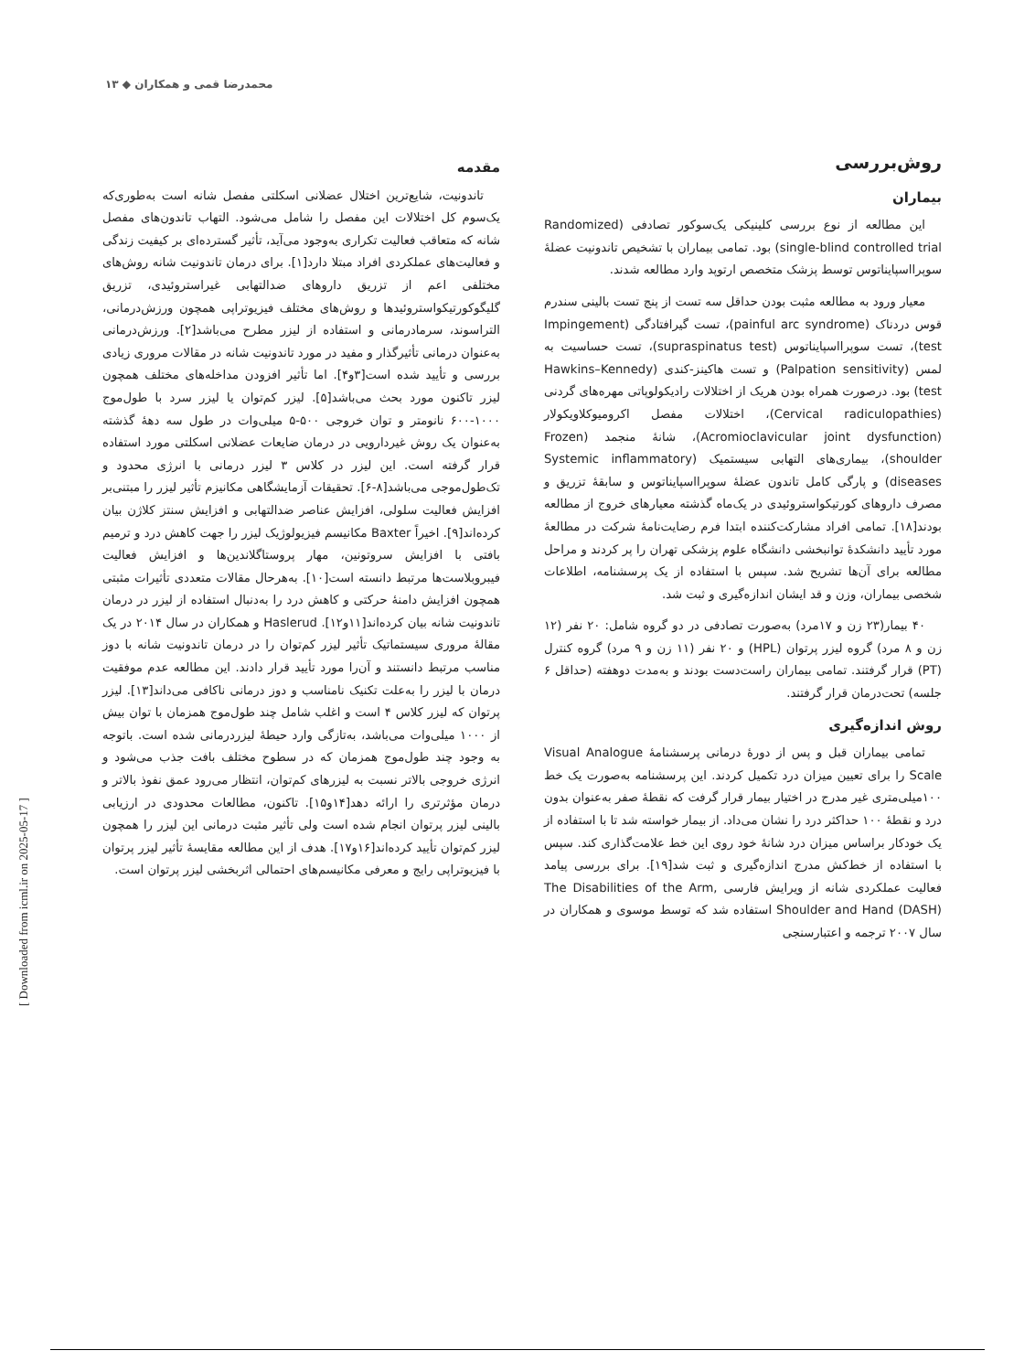محمدرضا قمی و همکاران ◆ ۱۳
مقدمه
تاندونیت، شایع‌ترین اختلال عضلانی اسکلتی مفصل شانه است به‌طوری‌که یک‌سوم کل اختلالات این مفصل را شامل می‌شود. التهاب تاندون‌های مفصل شانه که متعاقب فعالیت تکراری به‌وجود می‌آید، تأثیر گسترده‌ای بر کیفیت زندگی و فعالیت‌های عملکردی افراد مبتلا دارد[۱]. برای درمان تاندونیت شانه روش‌های مختلفی اعم از تزریق داروهای ضدالتهابی غیراستروئیدی، تزریق گلیگوکورتیکواستروئیدها و روش‌های مختلف فیزیوتراپی همچون ورزش‌درمانی، التراسوند، سرمادرمانی و استفاده از لیزر مطرح می‌باشد[۲]. ورزش‌درمانی به‌عنوان درمانی تأثیرگذار و مفید در مورد تاندونیت شانه در مقالات مروری زیادی بررسی و تأیید شده است[۳و۴]. اما تأثیر افزودن مداخله‌های مختلف همچون لیزر تاکنون مورد بحث می‌باشد[۵]. لیزر کم‌توان یا لیزر سرد با طول‌موج ۱۰۰۰-۶۰۰ نانومتر و توان خروجی ۵۰۰-۵ میلی‌وات در طول سه دههٔ گذشته به‌عنوان یک روش غیردارویی در درمان ضایعات عضلانی اسکلتی مورد استفاده قرار گرفته است. این لیزر در کلاس ۳ لیزر درمانی با انرژی محدود و تک‌طول‌موجی می‌باشد[۸-۶]. تحقیقات آزمایشگاهی مکانیزم تأثیر لیزر را مبتنی‌بر افزایش فعالیت سلولی، افزایش عناصر ضدالتهابی و افزایش سنتز کلاژن بیان کرده‌اند[۹]. اخیراً Baxter مکانیسم فیزیولوژیک لیزر را جهت کاهش درد و ترمیم بافتی با افزایش سروتونین، مهار پروستاگلاندین‌ها و افزایش فعالیت فیبروبلاست‌ها مرتبط دانسته است[۱۰]. به‌هرحال مقالات متعددی تأثیرات مثبتی همچون افزایش دامنهٔ حرکتی و کاهش درد را به‌دنبال استفاده از لیزر در درمان تاندونیت شانه بیان کرده‌اند[۱۱و۱۲]. Haslerud و همکاران در سال ۲۰۱۴ در یک مقالهٔ مروری سیستماتیک تأثیر لیزر کم‌توان را در درمان تاندونیت شانه با دوز مناسب مرتبط دانستند و آن‌را مورد تأیید قرار دادند. این مطالعه عدم موفقیت درمان با لیزر را به‌علت تکنیک نامناسب و دوز درمانی ناکافی می‌داند[۱۳]. لیزر پرتوان که لیزر کلاس ۴ است و اغلب شامل چند طول‌موج همزمان با توان بیش از ۱۰۰۰ میلی‌وات می‌باشد، به‌تازگی وارد حیطهٔ لیزردرمانی شده است. باتوجه به وجود چند طول‌موج همزمان که در سطوح مختلف بافت جذب می‌شود و انرژی خروجی بالاتر نسبت به لیزرهای کم‌توان، انتظار می‌رود عمق نفوذ بالاتر و درمان مؤثرتری را ارائه دهد[۱۴و۱۵]. تاکنون، مطالعات محدودی در ارزیابی بالینی لیزر پرتوان انجام شده است ولی تأثیر مثبت درمانی این لیزر را همچون لیزر کم‌توان تأیید کرده‌اند[۱۶و۱۷]. هدف از این مطالعه مقایسهٔ تأثیر لیزر پرتوان با فیزیوتراپی رایج و معرفی مکانیسم‌های احتمالی اثربخشی لیزر پرتوان است.
روش‌بررسی
بیماران
این مطالعه از نوع بررسی کلینیکی یک‌سوکور تصادفی (Randomized single-blind controlled trial) بود. تمامی بیماران با تشخیص تاندونیت عضلهٔ سوپرااسپایناتوس توسط پزشک متخصص ارتوپد وارد مطالعه شدند.
معیار ورود به مطالعه مثبت بودن حداقل سه تست از پنج تست بالینی سندرم قوس دردناک (painful arc syndrome)، تست گیرافتادگی (Impingement test)، تست سوپرااسپایناتوس (supraspinatus test)، تست حساسیت به لمس (Palpation sensitivity) و تست هاکینز-کندی (Hawkins–Kennedy test) بود. درصورت همراه بودن هریک از اختلالات رادیکولوپاتی مهره‌های گردنی (Cervical radiculopathies)، اختلالات مفصل اکرومیوکلاویکولار (Acromioclavicular joint dysfunction)، شانهٔ منجمد (Frozen shoulder)، بیماری‌های التهابی سیستمیک (Systemic inflammatory diseases) و پارگی کامل تاندون عضلهٔ سوپرااسپایناتوس و سابقهٔ تزریق و مصرف داروهای کورتیکواستروئیدی در یک‌ماه گذشته معیارهای خروج از مطالعه بودند[۱۸]. تمامی افراد مشارکت‌کننده ابتدا فرم رضایت‌نامهٔ شرکت در مطالعهٔ مورد تأیید دانشکدهٔ توانبخشی دانشگاه علوم پزشکی تهران را پر کردند و مراحل مطالعه برای آن‌ها تشریح شد. سپس با استفاده از یک پرسشنامه، اطلاعات شخصی بیماران، وزن و قد ایشان اندازه‌گیری و ثبت شد.
۴۰ بیمار(۲۳ زن و ۱۷مرد) به‌صورت تصادفی در دو گروه شامل: ۲۰ نفر (۱۲ زن و ۸ مرد) گروه لیزر پرتوان (HPL) و ۲۰ نفر (۱۱ زن و ۹ مرد) گروه کنترل (PT) قرار گرفتند. تمامی بیماران راست‌دست بودند و به‌مدت دوهفته (حداقل ۶ جلسه) تحت‌درمان قرار گرفتند.
روش اندازه‌گیری
تمامی بیماران قبل و پس از دورهٔ درمانی پرسشنامهٔ Visual Analogue Scale را برای تعیین میزان درد تکمیل کردند. این پرسشنامه به‌صورت یک خط ۱۰۰میلی‌متری غیر مدرج در اختیار بیمار قرار گرفت که نقطهٔ صفر به‌عنوان بدون درد و نقطهٔ ۱۰۰ حداکثر درد را نشان می‌داد. از بیمار خواسته شد تا با استفاده از یک خودکار براساس میزان درد شانهٔ خود روی این خط علامت‌گذاری کند. سپس با استفاده از خط‌کش مدرج اندازه‌گیری و ثبت شد[۱۹]. برای بررسی پیامد فعالیت عملکردی شانه از ویرایش فارسی The Disabilities of the Arm, Shoulder and Hand (DASH) استفاده شد که توسط موسوی و همکاران در سال ۲۰۰۷ ترجمه و اعتبارسنجی
[ Downloaded from icml.ir on 2025-05-17 ]